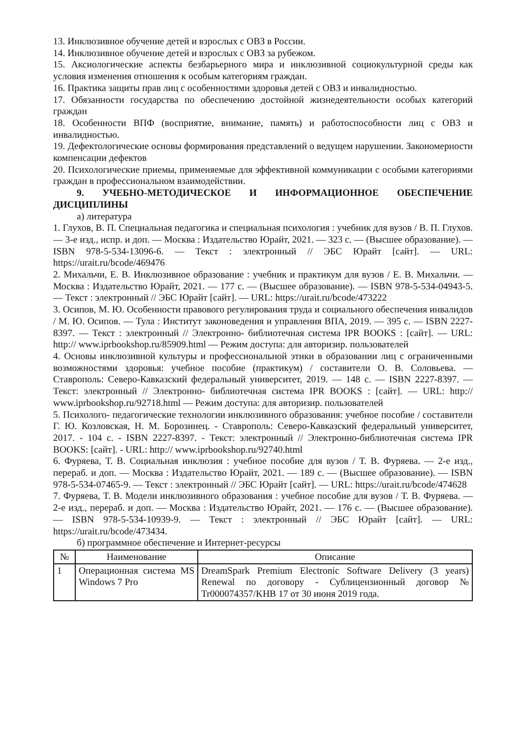13. Инклюзивное обучение детей и взрослых с ОВЗ в России.
14. Инклюзивное обучение детей и взрослых с ОВЗ за рубежом.
15. Аксиологические аспекты безбарьерного мира и инклюзивной социокультурной среды как условия изменения отношения к особым категориям граждан.
16. Практика защиты прав лиц с особенностями здоровья детей с ОВЗ и инвалидностью.
17. Обязанности государства по обеспечению достойной жизнедеятельности особых категорий граждан
18. Особенности ВПФ (восприятие, внимание, память) и работоспособности лиц с ОВЗ и инвалидностью.
19. Дефектологические основы формирования представлений о ведущем нарушении. Закономерности компенсации дефектов
20. Психологические приемы, применяемые для эффективной коммуникации с особыми категориями граждан в профессиональном взаимодействии.
9. УЧЕБНО-МЕТОДИЧЕСКОЕ И ИНФОРМАЦИОННОЕ ОБЕСПЕЧЕНИЕ ДИСЦИПЛИНЫ
а) литература
1. Глухов, В. П. Специальная педагогика и специальная психология : учебник для вузов / В. П. Глухов. — 3-е изд., испр. и доп. — Москва : Издательство Юрайт, 2021. — 323 с. — (Высшее образование). — ISBN 978-5-534-13096-6. — Текст : электронный // ЭБС Юрайт [сайт]. — URL: https://urait.ru/bcode/469476
2. Михальчи, Е. В. Инклюзивное образование : учебник и практикум для вузов / Е. В. Михальчи. — Москва : Издательство Юрайт, 2021. — 177 с. — (Высшее образование). — ISBN 978-5-534-04943-5. — Текст : электронный // ЭБС Юрайт [сайт]. — URL: https://urait.ru/bcode/473222
3. Осипов, М. Ю. Особенности правового регулирования труда и социального обеспечения инвалидов / М. Ю. Осипов. — Тула : Институт законоведения и управления ВПА, 2019. — 395 с. — ISBN 2227-8397. — Текст : электронный // Электронно- библиотечная система IPR BOOKS : [сайт]. — URL: http:// www.iprbookshop.ru/85909.html — Режим доступа: для авторизир. пользователей
4. Основы инклюзивной культуры и профессиональной этики в образовании лиц с ограниченными возможностями здоровья: учебное пособие (практикум) / составители О. В. Соловьева. — Ставрополь: Северо-Кавказский федеральный университет, 2019. — 148 с. — ISBN 2227-8397. — Текст: электронный // Электронно- библиотечная система IPR BOOKS : [сайт]. — URL: http:// www.iprbookshop.ru/92718.html — Режим доступа: для авторизир. пользователей
5. Психолого- педагогические технологии инклюзивного образования: учебное пособие / составители Г. Ю. Козловская, Н. М. Борозинец. - Ставрополь: Северо-Кавказский федеральный университет, 2017. - 104 с. - ISBN 2227-8397. - Текст: электронный // Электронно-библиотечная система IPR BOOKS: [сайт]. - URL: http:// www.iprbookshop.ru/92740.html
6. Фуряева, Т. В. Социальная инклюзия : учебное пособие для вузов / Т. В. Фуряева. — 2-е изд., перераб. и доп. — Москва : Издательство Юрайт, 2021. — 189 с. — (Высшее образование). — ISBN 978-5-534-07465-9. — Текст : электронный // ЭБС Юрайт [сайт]. — URL: https://urait.ru/bcode/474628
7. Фуряева, Т. В. Модели инклюзивного образования : учебное пособие для вузов / Т. В. Фуряева. — 2-е изд., перераб. и доп. — Москва : Издательство Юрайт, 2021. — 176 с. — (Высшее образование). — ISBN 978-5-534-10939-9. — Текст : электронный // ЭБС Юрайт [сайт]. — URL: https://urait.ru/bcode/473434.
б) программное обеспечение и Интернет-ресурсы
| № | Наименование | Описание |
| --- | --- | --- |
| 1 | Операционная система MS Windows 7 Pro | DreamSpark Premium Electronic Software Delivery (3 years) Renewal по договору - Сублицензионный договор № Tr000074357/KHB 17 от 30 июня 2019 года. |